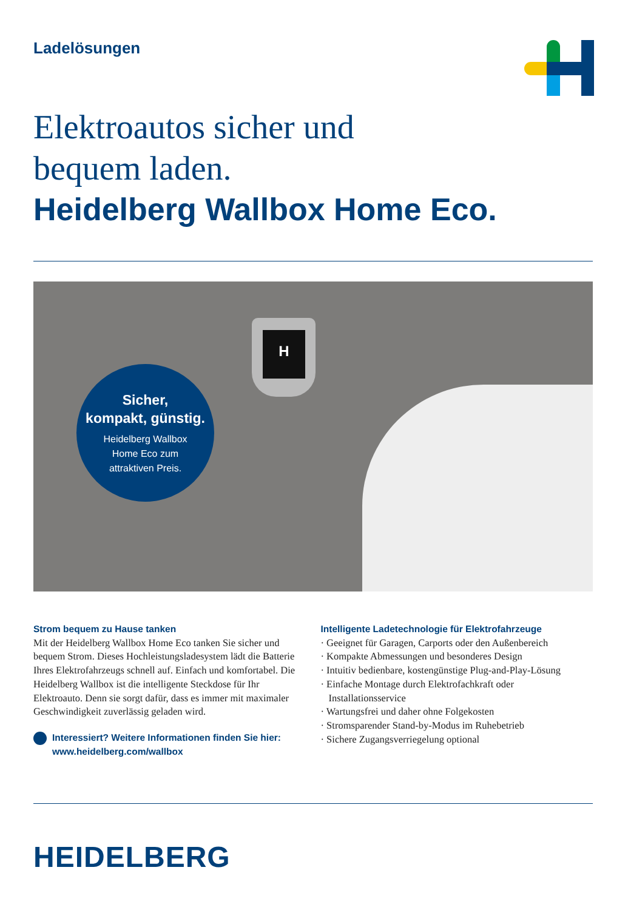Ladelösungen
Elektroautos sicher und
bequem laden.
Heidelberg Wallbox Home Eco.
H
Sicher,
kompakt, günstig.
Heidelberg Wallbox
Home Eco zum
attraktiven Preis.
Strom bequem zu Hause tanken
Mit der Heidelberg Wallbox Home Eco tanken Sie sicher und bequem Strom. Dieses Hochleistungsladesystem lädt die Batterie Ihres Elektrofahrzeugs schnell auf. Einfach und komfortabel. Die Heidelberg Wallbox ist die intelligente Steckdose für Ihr Elektroauto. Denn sie sorgt dafür, dass es immer mit maximaler Geschwindigkeit zuverlässig geladen wird.
Interessiert? Weitere Informationen finden Sie hier:
www.heidelberg.com/wallbox
Intelligente Ladetechnologie für Elektrofahrzeuge
· Geeignet für Garagen, Carports oder den Außenbereich
· Kompakte Abmessungen und besonderes Design
· Intuitiv bedienbare, kostengünstige Plug-and-Play-Lösung
· Einfache Montage durch Elektrofachkraft oder Installationsservice
· Wartungsfrei und daher ohne Folgekosten
· Stromsparender Stand-by-Modus im Ruhebetrieb
· Sichere Zugangsverriegelung optional
HEIDELBERG